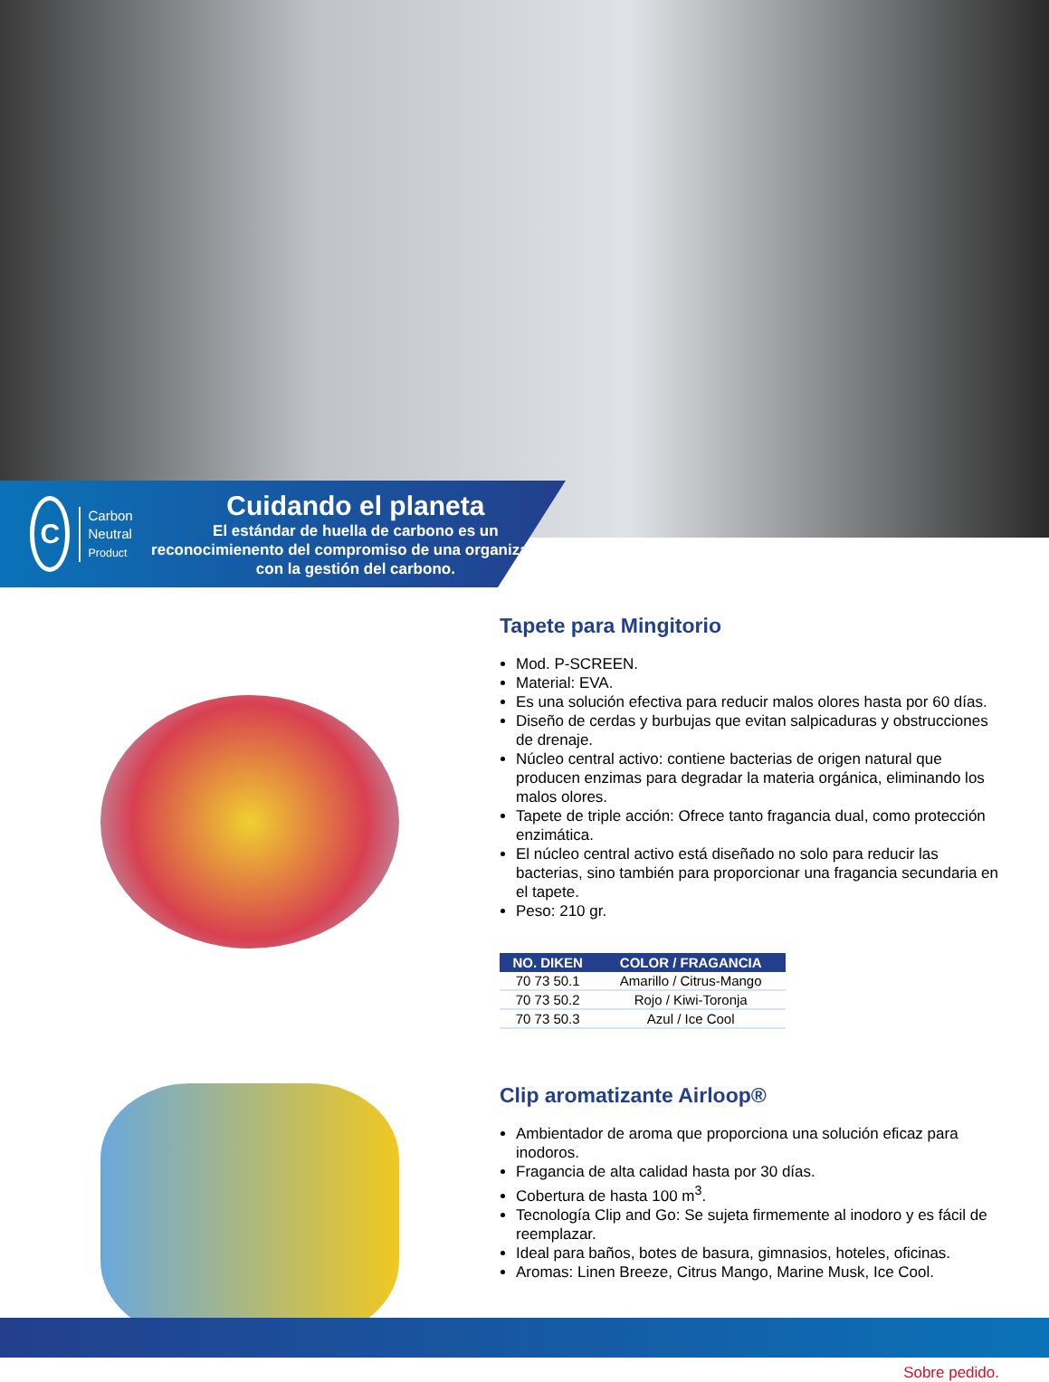C
Carbon
Neutral
Product
Cuidando el planeta
El estándar de huella de carbono es un reconocimienento del compromiso de una organización con la gestión del carbono.
Tapete para Mingitorio
Mod. P-SCREEN.
Material: EVA.
Es una solución efectiva para reducir malos olores hasta por 60 días.
Diseño de cerdas y burbujas que evitan salpicaduras y obstrucciones de drenaje.
Núcleo central activo: contiene bacterias de origen natural que producen enzimas para degradar la materia orgánica, eliminando los malos olores.
Tapete de triple acción: Ofrece tanto fragancia dual, como protección enzimática.
El núcleo central activo está diseñado no solo para reducir las bacterias, sino también para proporcionar una fragancia secundaria en el tapete.
Peso: 210 gr.
| NO. DIKEN | COLOR / FRAGANCIA |
| --- | --- |
| 70 73 50.1 | Amarillo / Citrus-Mango |
| 70 73 50.2 | Rojo / Kiwi-Toronja |
| 70 73 50.3 | Azul / Ice Cool |
Clip aromatizante Airloop®
Ambientador de aroma que proporciona una solución eficaz para inodoros.
Fragancia de alta calidad hasta por 30 días.
Cobertura de hasta 100 m<sup>3</sup>.
Tecnología Clip and Go: Se sujeta firmemente al inodoro y es fácil de reemplazar.
Ideal para baños, botes de basura, gimnasios, hoteles, oficinas.
Aromas: Linen Breeze, Citrus Mango, Marine Musk, Ice Cool.
Sobre pedido.